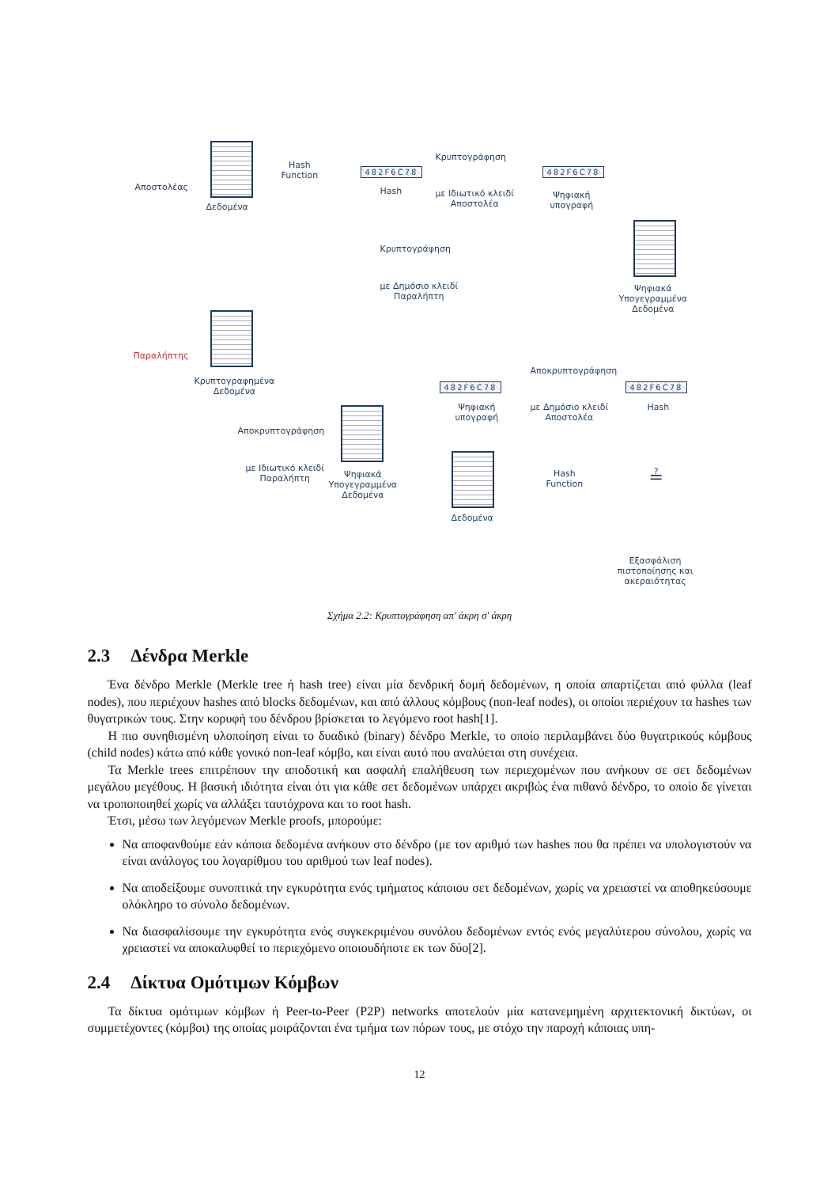Αποστολέας
Δεδομένα
Hash
Function
482F6C78
Hash
Κρυπτογράφηση
με Ιδιωτικό κλειδί
Αποστολέα
482F6C78
Ψηφιακή
υπογραφή
Ψηφιακά
Υπογεγραμμένα
Δεδομένα
Κρυπτογράφηση
με Δημόσιο κλειδί
Παραλήπτη
Παραλήπτης
Κρυπτογραφημένα
Δεδομένα
Αποκρυπτογράφηση
με Ιδιωτικό κλειδί
Παραλήπτη
Ψηφιακά
Υπογεγραμμένα
Δεδομένα
482F6C78
Ψηφιακή
υπογραφή
Αποκρυπτογράφηση
με Δημόσιο κλειδί
Αποστολέα
482F6C78
Hash
Δεδομένα
Hash
Function
≟
Εξασφάλιση
πιστοποίησης και
ακεραιότητας
Σχήμα 2.2: Κρυπτογράφηση απ' άκρη σ' άκρη
2.3 Δένδρα Merkle
Ένα δένδρο Merkle (Merkle tree ή hash tree) είναι μία δενδρική δομή δεδομένων, η οποία απαρτίζεται από φύλλα (leaf nodes), που περιέχουν hashes από blocks δεδομένων, και από άλλους κόμβους (non-leaf nodes), οι οποίοι περιέχουν τα hashes των θυγατρικών τους. Στην κορυφή του δένδρου βρίσκεται το λεγόμενο root hash[1].
Η πιο συνηθισμένη υλοποίηση είναι το δυαδικό (binary) δένδρο Merkle, το οποίο περιλαμβάνει δύο θυγατρικούς κόμβους (child nodes) κάτω από κάθε γονικό non-leaf κόμβο, και είναι αυτό που αναλύεται στη συνέχεια.
Τα Merkle trees επιτρέπουν την αποδοτική και ασφαλή επαλήθευση των περιεχομένων που ανήκουν σε σετ δεδομένων μεγάλου μεγέθους. Η βασική ιδιότητα είναι ότι για κάθε σετ δεδομένων υπάρχει ακριβώς ένα πιθανό δένδρο, το οποίο δε γίνεται να τροποποιηθεί χωρίς να αλλάξει ταυτόχρονα και το root hash.
Έτσι, μέσω των λεγόμενων Merkle proofs, μπορούμε:
Να αποφανθούμε εάν κάποια δεδομένα ανήκουν στο δένδρο (με τον αριθμό των hashes που θα πρέπει να υπολογιστούν να είναι ανάλογος του λογαρίθμου του αριθμού των leaf nodes).
Να αποδείξουμε συνοπτικά την εγκυρότητα ενός τμήματος κάποιου σετ δεδομένων, χωρίς να χρειαστεί να αποθηκεύσουμε ολόκληρο το σύνολο δεδομένων.
Να διασφαλίσουμε την εγκυρότητα ενός συγκεκριμένου συνόλου δεδομένων εντός ενός μεγαλύτερου σύνολου, χωρίς να χρειαστεί να αποκαλυφθεί το περιεχόμενο οποιουδήποτε εκ των δύο[2].
2.4 Δίκτυα Ομότιμων Κόμβων
Τα δίκτυα ομότιμων κόμβων ή Peer-to-Peer (P2P) networks αποτελούν μία κατανεμημένη αρχιτεκτονική δικτύων, οι συμμετέχοντες (κόμβοι) της οποίας μοιράζονται ένα τμήμα των πόρων τους, με στόχο την παροχή κάποιας υπη-
12